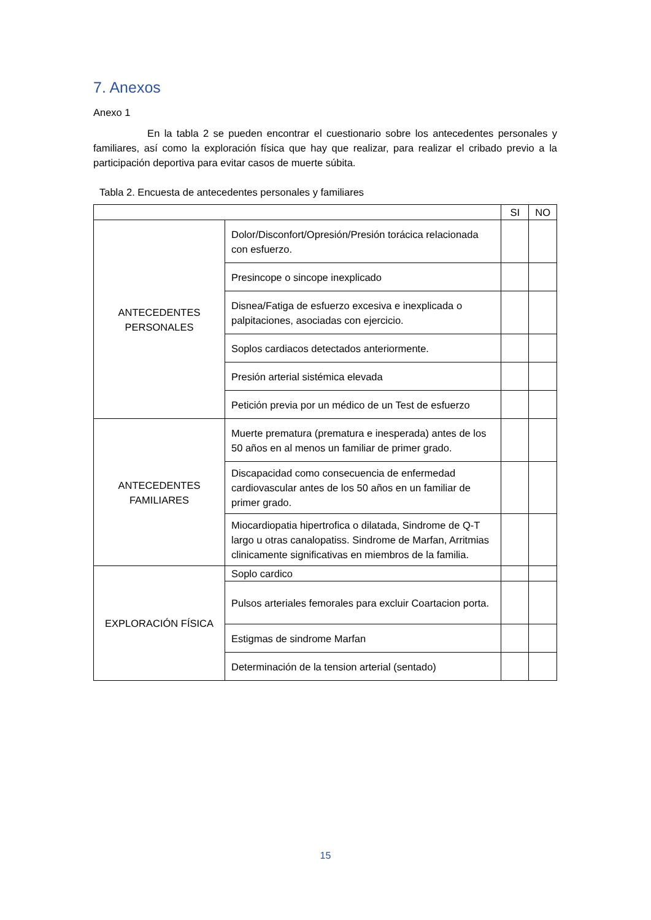7. Anexos
Anexo 1
En la tabla 2 se pueden encontrar el cuestionario sobre los antecedentes personales y familiares, así como la exploración física que hay que realizar, para realizar el cribado previo a la participación deportiva para evitar casos de muerte súbita.
Tabla 2. Encuesta de antecedentes personales y familiares
| | | SI | NO |
| ANTECEDENTES PERSONALES | Dolor/Disconfort/Opresión/Presión torácica relacionada con esfuerzo. | | |
| | Presincope o sincope inexplicado | | |
| | Disnea/Fatiga de esfuerzo excesiva e inexplicada o palpitaciones, asociadas con ejercicio. | | |
| | Soplos cardiacos detectados anteriormente. | | |
| | Presión arterial sistémica elevada | | |
| | Petición previa por un médico de un Test de esfuerzo | | |
| ANTECEDENTES FAMILIARES | Muerte prematura (prematura e inesperada) antes de los 50 años en al menos un familiar de primer grado. | | |
| | Discapacidad como consecuencia de enfermedad cardiovascular antes de los 50 años en un familiar de primer grado. | | |
| | Miocardiopatia hipertrofica o dilatada, Sindrome de Q-T largo u otras canalopatiss. Sindrome de Marfan, Arritmias clinicamente significativas en miembros de la familia. | | |
| EXPLORACIÓN FÍSICA | Soplo cardico | | |
| | Pulsos arteriales femorales para excluir Coartacion porta. | | |
| | Estigmas de sindrome Marfan | | |
| | Determinación de la tension arterial (sentado) | | |
15